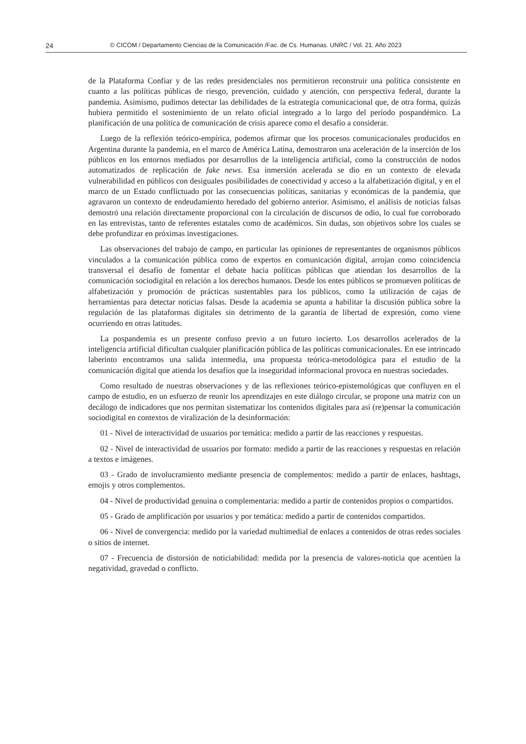24 © CICOM / Departamento Ciencias de la Comunicación /Fac. de Cs. Humanas. UNRC / Vol. 21. Año 2023
de la Plataforma Confiar y de las redes presidenciales nos permitieron reconstruir una política consistente en cuanto a las políticas públicas de riesgo, prevención, cuidado y atención, con perspectiva federal, durante la pandemia. Asimismo, pudimos detectar las debilidades de la estrategia comunicacional que, de otra forma, quizás hubiera permitido el sostenimiento de un relato oficial integrado a lo largo del período pospandémico. La planificación de una política de comunicación de crisis aparece como el desafío a considerar.
Luego de la reflexión teórico-empírica, podemos afirmar que los procesos comunicacionales producidos en Argentina durante la pandemia, en el marco de América Latina, demostraron una aceleración de la inserción de los públicos en los entornos mediados por desarrollos de la inteligencia artificial, como la construcción de nodos automatizados de replicación de fake news. Esa inmersión acelerada se dio en un contexto de elevada vulnerabilidad en públicos con desiguales posibilidades de conectividad y acceso a la alfabetización digital, y en el marco de un Estado conflictuado por las consecuencias políticas, sanitarias y económicas de la pandemia, que agravaron un contexto de endeudamiento heredado del gobierno anterior. Asimismo, el análisis de noticias falsas demostró una relación directamente proporcional con la circulación de discursos de odio, lo cual fue corroborado en las entrevistas, tanto de referentes estatales como de académicos. Sin dudas, son objetivos sobre los cuales se debe profundizar en próximas investigaciones.
Las observaciones del trabajo de campo, en particular las opiniones de representantes de organismos públicos vinculados a la comunicación pública como de expertos en comunicación digital, arrojan como coincidencia transversal el desafío de fomentar el debate hacia políticas públicas que atiendan los desarrollos de la comunicación sociodigital en relación a los derechos humanos. Desde los entes públicos se promueven políticas de alfabetización y promoción de prácticas sustentables para los públicos, como la utilización de cajas de herramientas para detectar noticias falsas. Desde la academia se apunta a habilitar la discusión pública sobre la regulación de las plataformas digitales sin detrimento de la garantía de libertad de expresión, como viene ocurriendo en otras latitudes.
La pospandemia es un presente confuso previo a un futuro incierto. Los desarrollos acelerados de la inteligencia artificial dificultan cualquier planificación pública de las políticas comunicacionales. En ese intrincado laberinto encontramos una salida intermedia, una propuesta teórica-metodológica para el estudio de la comunicación digital que atienda los desafíos que la inseguridad informacional provoca en nuestras sociedades.
Como resultado de nuestras observaciones y de las reflexiones teórico-epistemológicas que confluyen en el campo de estudio, en un esfuerzo de reunir los aprendizajes en este diálogo circular, se propone una matriz con un decálogo de indicadores que nos permitan sistematizar los contenidos digitales para así (re)pensar la comunicación sociodigital en contextos de viralización de la desinformación:
01 - Nivel de interactividad de usuarios por temática: medido a partir de las reacciones y respuestas.
02 - Nivel de interactividad de usuarios por formato: medido a partir de las reacciones y respuestas en relación a textos e imágenes.
03 - Grado de involucramiento mediante presencia de complementos: medido a partir de enlaces, hashtags, emojis y otros complementos.
04 - Nivel de productividad genuina o complementaria: medido a partir de contenidos propios o compartidos.
05 - Grado de amplificación por usuarios y por temática: medido a partir de contenidos compartidos.
06 - Nivel de convergencia: medido por la variedad multimedial de enlaces a contenidos de otras redes sociales o sitios de internet.
07 - Frecuencia de distorsión de noticiabilidad: medida por la presencia de valores-noticia que acentúen la negatividad, gravedad o conflicto.